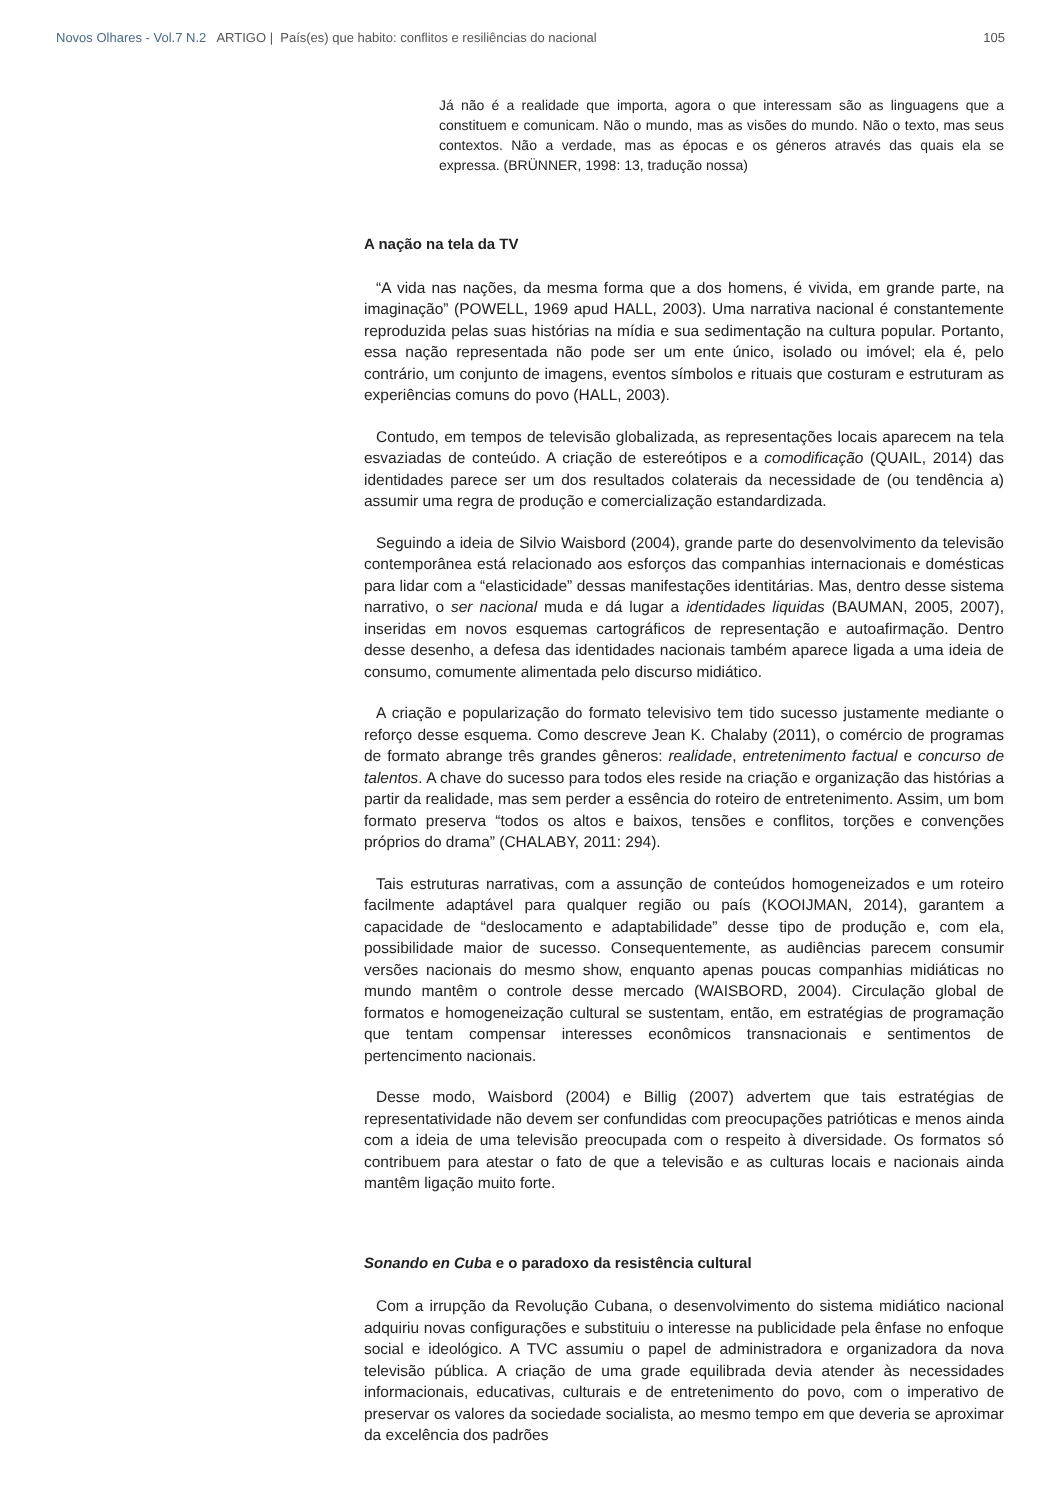Novos Olhares - Vol.7 N.2 ARTIGO | País(es) que habito: conflitos e resiliências do nacional 105
Já não é a realidade que importa, agora o que interessam são as linguagens que a constituem e comunicam. Não o mundo, mas as visões do mundo. Não o texto, mas seus contextos. Não a verdade, mas as épocas e os géneros através das quais ela se expressa. (BRÜNNER, 1998: 13, tradução nossa)
A nação na tela da TV
“A vida nas nações, da mesma forma que a dos homens, é vivida, em grande parte, na imaginação” (POWELL, 1969 apud HALL, 2003). Uma narrativa nacional é constantemente reproduzida pelas suas histórias na mídia e sua sedimentação na cultura popular. Portanto, essa nação representada não pode ser um ente único, isolado ou imóvel; ela é, pelo contrário, um conjunto de imagens, eventos símbolos e rituais que costuram e estruturam as experiências comuns do povo (HALL, 2003).
Contudo, em tempos de televisão globalizada, as representações locais aparecem na tela esvaziadas de conteúdo. A criação de estereótipos e a comodificação (QUAIL, 2014) das identidades parece ser um dos resultados colaterais da necessidade de (ou tendência a) assumir uma regra de produção e comercialização estandardizada.
Seguindo a ideia de Silvio Waisbord (2004), grande parte do desenvolvimento da televisão contemporânea está relacionado aos esforços das companhias internacionais e domésticas para lidar com a “elasticidade” dessas manifestações identitárias. Mas, dentro desse sistema narrativo, o ser nacional muda e dá lugar a identidades liquidas (BAUMAN, 2005, 2007), inseridas em novos esquemas cartográficos de representação e autoafirmação. Dentro desse desenho, a defesa das identidades nacionais também aparece ligada a uma ideia de consumo, comumente alimentada pelo discurso midiático.
A criação e popularização do formato televisivo tem tido sucesso justamente mediante o reforço desse esquema. Como descreve Jean K. Chalaby (2011), o comércio de programas de formato abrange três grandes gêneros: realidade, entretenimento factual e concurso de talentos. A chave do sucesso para todos eles reside na criação e organização das histórias a partir da realidade, mas sem perder a essência do roteiro de entretenimento. Assim, um bom formato preserva “todos os altos e baixos, tensões e conflitos, torções e convenções próprios do drama” (CHALABY, 2011: 294).
Tais estruturas narrativas, com a assunção de conteúdos homogeneizados e um roteiro facilmente adaptável para qualquer região ou país (KOOIJMAN, 2014), garantem a capacidade de “deslocamento e adaptabilidade” desse tipo de produção e, com ela, possibilidade maior de sucesso. Consequentemente, as audiências parecem consumir versões nacionais do mesmo show, enquanto apenas poucas companhias midiáticas no mundo mantêm o controle desse mercado (WAISBORD, 2004). Circulação global de formatos e homogeneização cultural se sustentam, então, em estratégias de programação que tentam compensar interesses econômicos transnacionais e sentimentos de pertencimento nacionais.
Desse modo, Waisbord (2004) e Billig (2007) advertem que tais estratégias de representatividade não devem ser confundidas com preocupações patrióticas e menos ainda com a ideia de uma televisão preocupada com o respeito à diversidade. Os formatos só contribuem para atestar o fato de que a televisão e as culturas locais e nacionais ainda mantêm ligação muito forte.
Sonando en Cuba e o paradoxo da resistência cultural
Com a irrupção da Revolução Cubana, o desenvolvimento do sistema midiático nacional adquiriu novas configurações e substituiu o interesse na publicidade pela ênfase no enfoque social e ideológico. A TVC assumiu o papel de administradora e organizadora da nova televisão pública. A criação de uma grade equilibrada devia atender às necessidades informacionais, educativas, culturais e de entretenimento do povo, com o imperativo de preservar os valores da sociedade socialista, ao mesmo tempo em que deveria se aproximar da excelência dos padrões